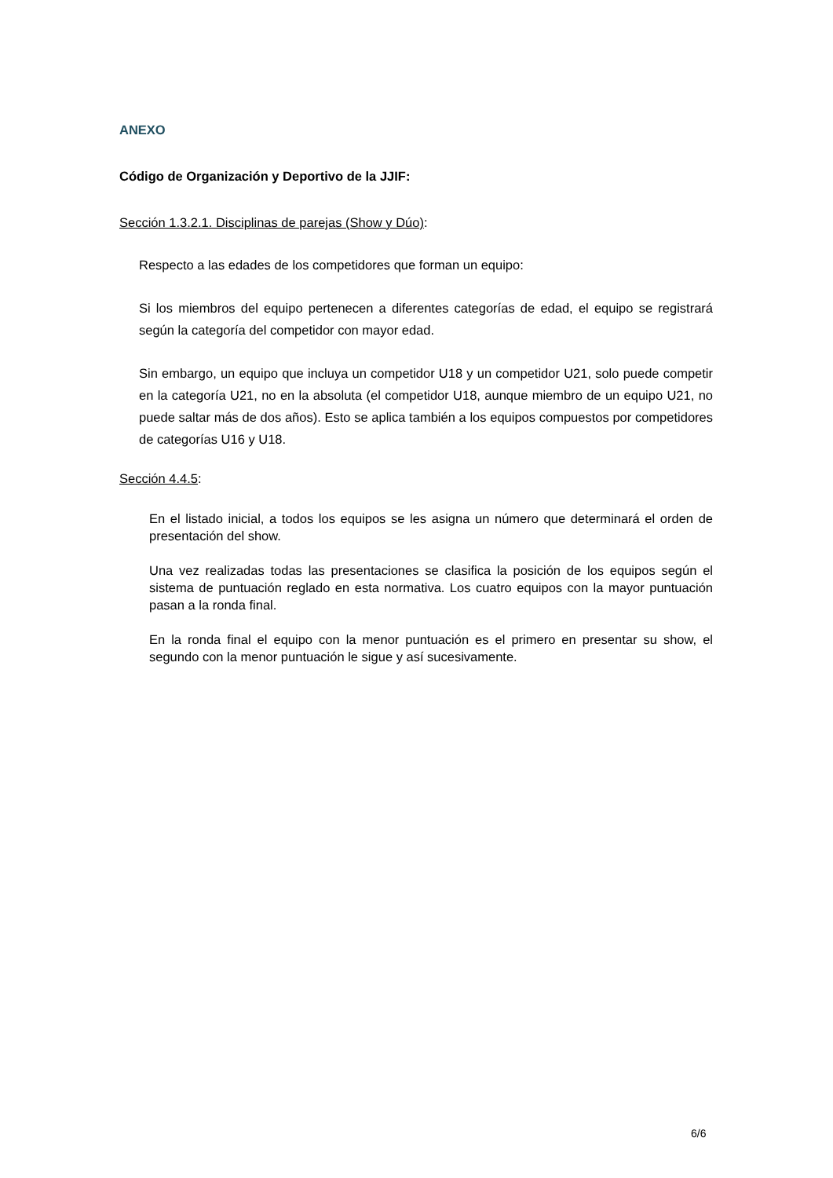ANEXO
Código de Organización y Deportivo de la JJIF:
Sección 1.3.2.1. Disciplinas de parejas (Show y Dúo):
Respecto a las edades de los competidores que forman un equipo:
Si los miembros del equipo pertenecen a diferentes categorías de edad, el equipo se registrará según la categoría del competidor con mayor edad.
Sin embargo, un equipo que incluya un competidor U18 y un competidor U21, solo puede competir en la categoría U21, no en la absoluta (el competidor U18, aunque miembro de un equipo U21, no puede saltar más de dos años). Esto se aplica también a los equipos compuestos por competidores de categorías U16 y U18.
Sección 4.4.5:
En el listado inicial, a todos los equipos se les asigna un número que determinará el orden de presentación del show.
Una vez realizadas todas las presentaciones se clasifica la posición de los equipos según el sistema de puntuación reglado en esta normativa. Los cuatro equipos con la mayor puntuación pasan a la ronda final.
En la ronda final el equipo con la menor puntuación es el primero en presentar su show, el segundo con la menor puntuación le sigue y así sucesivamente.
6/6